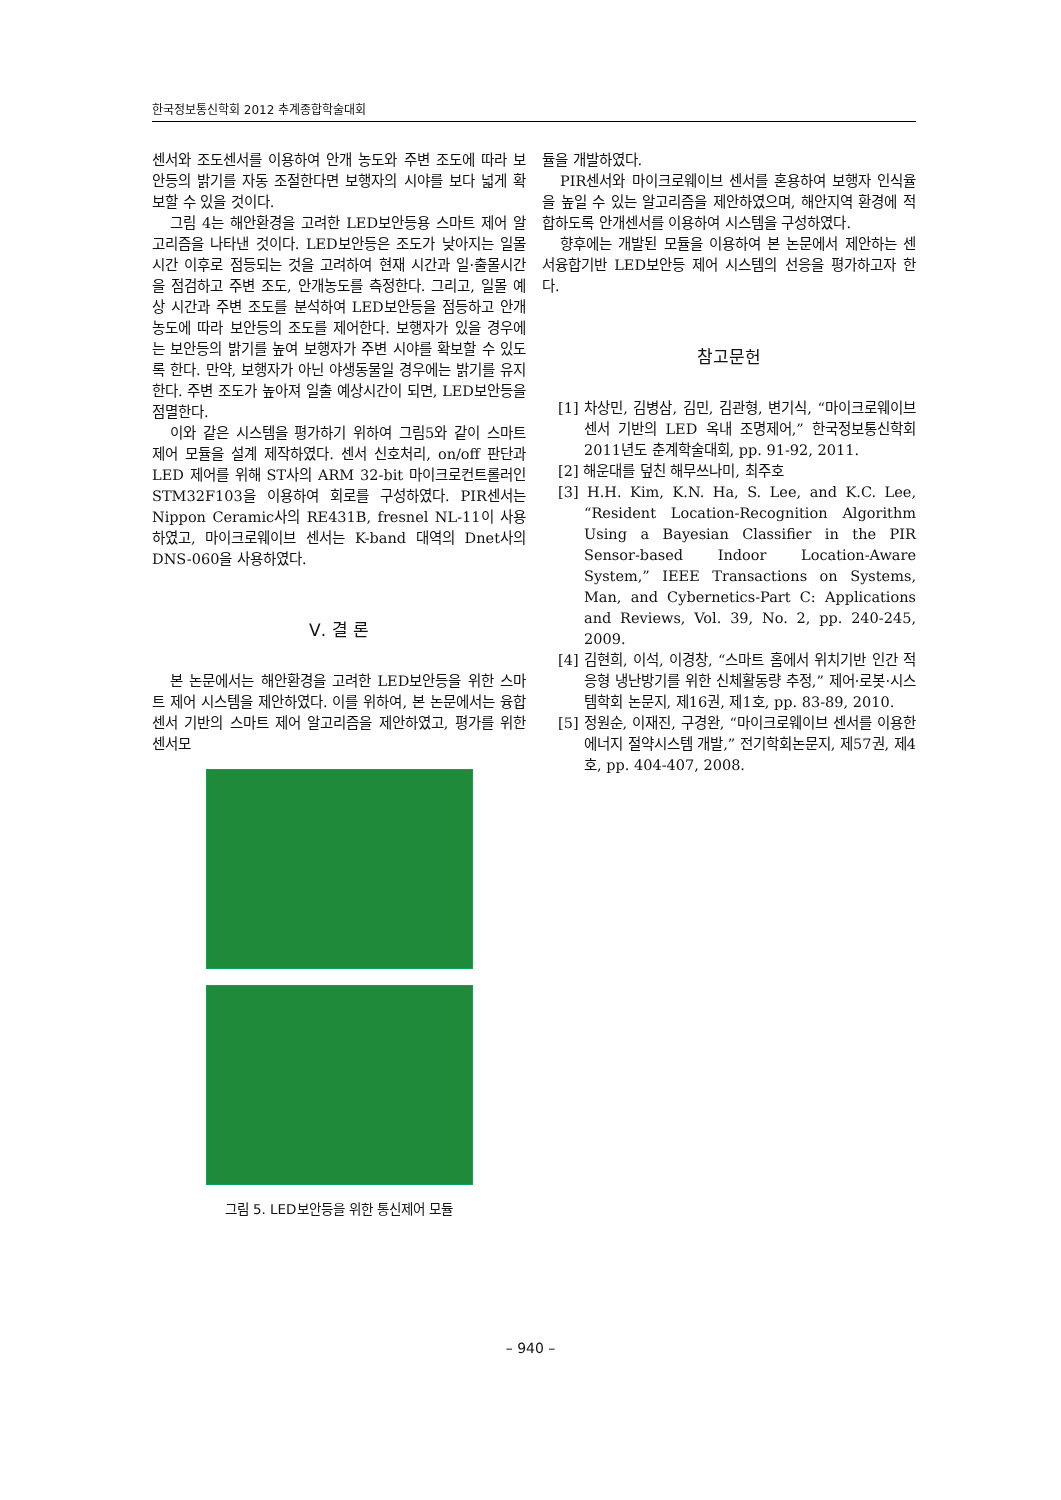한국정보통신학회 2012 추계종합학술대회
센서와 조도센서를 이용하여 안개 농도와 주변 조도에 따라 보안등의 밝기를 자동 조절한다면 보행자의 시야를 보다 넓게 확보할 수 있을 것이다.
그림 4는 해안환경을 고려한 LED보안등용 스마트 제어 알고리즘을 나타낸 것이다. LED보안등은 조도가 낮아지는 일몰 시간 이후로 점등되는 것을 고려하여 현재 시간과 일·출몰시간을 점검하고 주변 조도, 안개농도를 측정한다. 그리고, 일몰 예상 시간과 주변 조도를 분석하여 LED보안등을 점등하고 안개 농도에 따라 보안등의 조도를 제어한다. 보행자가 있을 경우에는 보안등의 밝기를 높여 보행자가 주변 시야를 확보할 수 있도록 한다. 만약, 보행자가 아닌 야생동물일 경우에는 밝기를 유지한다. 주변 조도가 높아져 일출 예상시간이 되면, LED보안등을 점멸한다.
이와 같은 시스템을 평가하기 위하여 그림5와 같이 스마트 제어 모듈을 설계 제작하였다. 센서 신호처리, on/off 판단과 LED 제어를 위해 ST사의 ARM 32-bit 마이크로컨트롤러인 STM32F103을 이용하여 회로를 구성하였다. PIR센서는 Nippon Ceramic사의 RE431B, fresnel NL-11이 사용하였고, 마이크로웨이브 센서는 K-band 대역의 Dnet사의 DNS-060을 사용하였다.
Ⅴ. 결 론
본 논문에서는 해안환경을 고려한 LED보안등을 위한 스마트 제어 시스템을 제안하였다. 이를 위하여, 본 논문에서는 융합센서 기반의 스마트 제어 알고리즘을 제안하였고, 평가를 위한 센서모
그림 5. LED보안등을 위한 통신제어 모듈
듈을 개발하였다.
PIR센서와 마이크로웨이브 센서를 혼용하여 보행자 인식율을 높일 수 있는 알고리즘을 제안하였으며, 해안지역 환경에 적합하도록 안개센서를 이용하여 시스템을 구성하였다.
향후에는 개발된 모듈을 이용하여 본 논문에서 제안하는 센서융합기반 LED보안등 제어 시스템의 선응을 평가하고자 한다.
참고문헌
[1] 차상민, 김병삼, 김민, 김관형, 변기식, “마이크로웨이브센서 기반의 LED 옥내 조명제어,” 한국정보통신학회 2011년도 춘계학술대회, pp. 91-92, 2011.
[2] 해운대를 덮친 해무쓰나미, 최주호
[3] H.H. Kim, K.N. Ha, S. Lee, and K.C. Lee, “Resident Location-Recognition Algorithm Using a Bayesian Classifier in the PIR Sensor-based Indoor Location-Aware System,” IEEE Transactions on Systems, Man, and Cybernetics-Part C: Applications and Reviews, Vol. 39, No. 2, pp. 240-245, 2009.
[4] 김현희, 이석, 이경창, “스마트 홈에서 위치기반 인간 적응형 냉난방기를 위한 신체활동량 추정,” 제어·로봇·시스템학회 논문지, 제16권, 제1호, pp. 83-89, 2010.
[5] 정원순, 이재진, 구경완, “마이크로웨이브 센서를 이용한 에너지 절약시스템 개발,” 전기학회논문지, 제57권, 제4호, pp. 404-407, 2008.
– 940 –